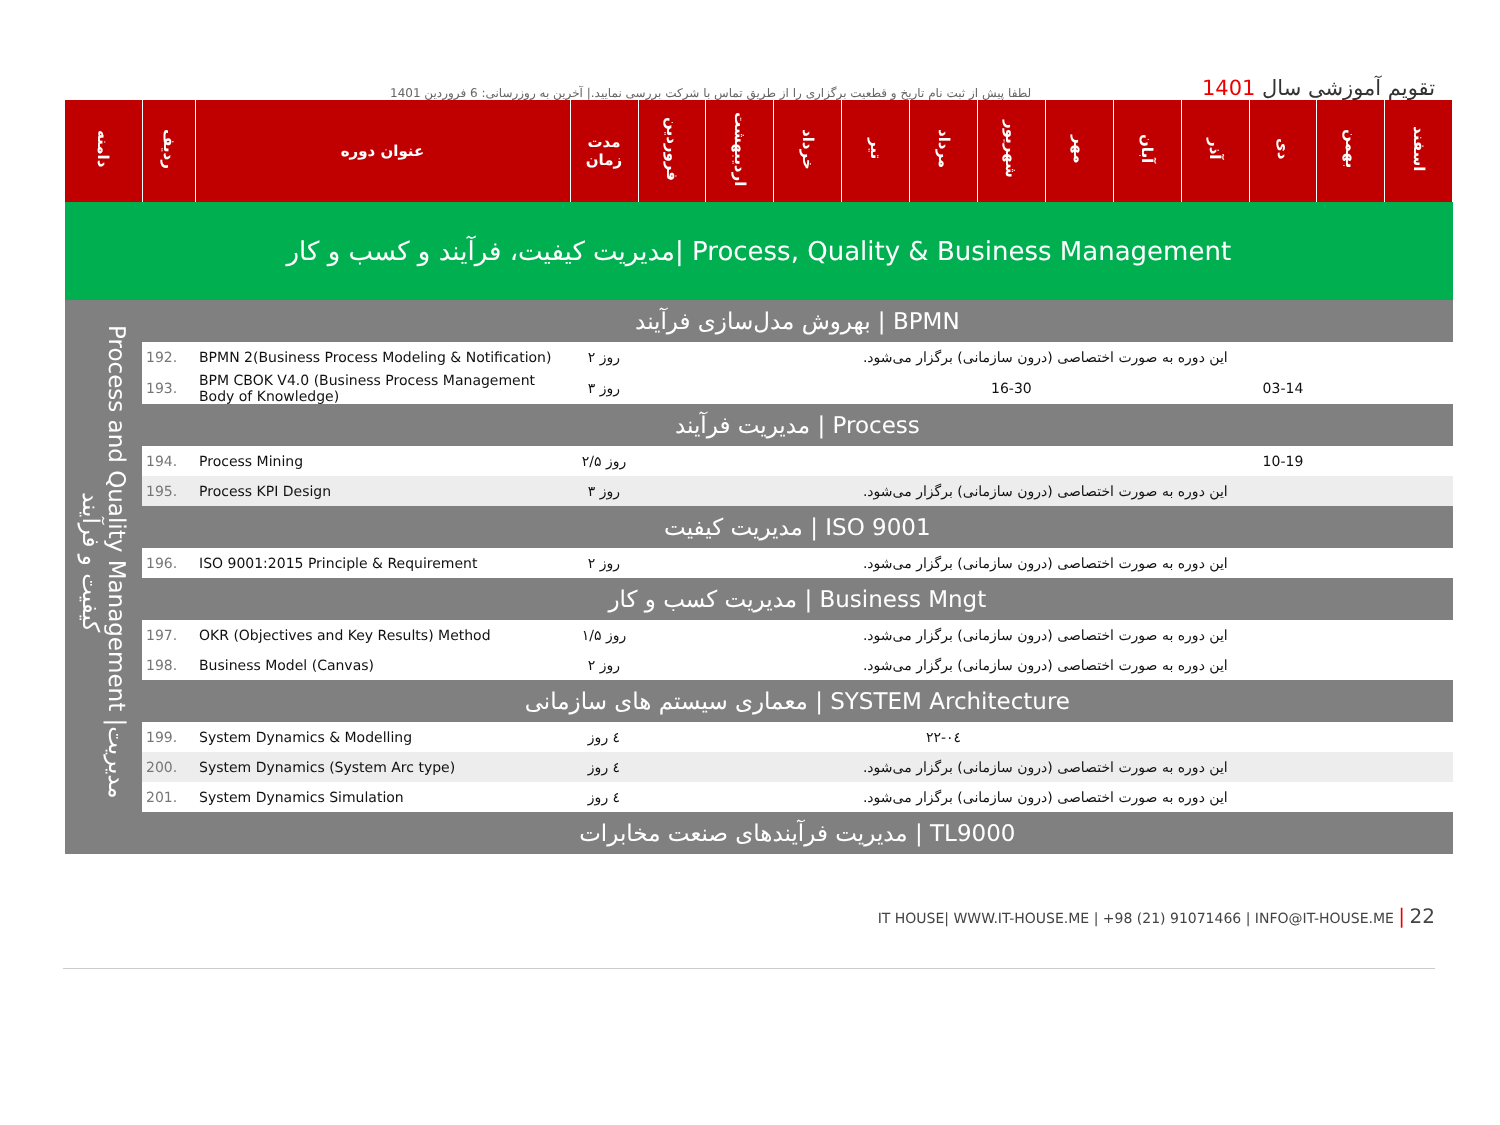لطفا پیش از ثبت نام تاریخ و قطعیت برگزاری را از طریق تماس با شرکت بررسی نمایید.| آخرین به روزرسانی: 6 فروردین 1401
تقویم آموزشی سال 1401
| دامنه | ردیف | عنوان دوره | مدت زمان | فروردین | اردیبهشت | خرداد | تیر | مرداد | شهریور | مهر | آبان | آذر | دی | بهمن | اسفند |
| --- | --- | --- | --- | --- | --- | --- | --- | --- | --- | --- | --- | --- | --- | --- | --- |
| مدیریت کیفیت، فرآیند و کسب و کار/ Process, Quality & Business Management | | | | | | | | | | | | | | | |
| Process and Quality Management /مدیریت کیفیت و فرآیند | بهروش مدل‌سازی فرآیند / BPMN | | | | | | | | | | | | | | |
| | 192. | BPMN 2(Business Process Modeling & Notification) | ۲ روز | این دوره به صورت اختصاصی (درون سازمانی) برگزار می‌شود. | | | | | | | | | | | |
| | 193. | BPM CBOK V4.0 (Business Process Management Body of Knowledge) | ۳ روز | | | | | | 16-30 | | | | 03-14 | | |
| | مدیریت فرآیند / Process | | | | | | | | | | | | | | |
| | 194. | Process Mining | ۲/۵ روز | | | | | | | | | | 10-19 | | |
| | 195. | Process KPI Design | ۳ روز | این دوره به صورت اختصاصی (درون سازمانی) برگزار می‌شود. | | | | | | | | | | | |
| | مدیریت کیفیت / ISO 9001 | | | | | | | | | | | | | | |
| | 196. | ISO 9001:2015 Principle & Requirement | ۲ روز | این دوره به صورت اختصاصی (درون سازمانی) برگزار می‌شود. | | | | | | | | | | | |
| | مدیریت کسب و کار / Business Mngt | | | | | | | | | | | | | | |
| | 197. | OKR (Objectives and Key Results) Method | ۱/۵ روز | این دوره به صورت اختصاصی (درون سازمانی) برگزار می‌شود. | | | | | | | | | | | |
| | 198. | Business Model (Canvas) | ۲ روز | این دوره به صورت اختصاصی (درون سازمانی) برگزار می‌شود. | | | | | | | | | | | |
| | معماری سیستم های سازمانی / SYSTEM Architecture | | | | | | | | | | | | | | |
| | 199. | System Dynamics & Modelling | ٤ روز | | | | | ٠٤-٢٢ | | | | | | | |
| | 200. | System Dynamics (System Arc type) | ٤ روز | این دوره به صورت اختصاصی (درون سازمانی) برگزار می‌شود. | | | | | | | | | | | |
| | 201. | System Dynamics Simulation | ٤ روز | این دوره به صورت اختصاصی (درون سازمانی) برگزار می‌شود. | | | | | | | | | | | |
| | مدیریت فرآیندهای صنعت مخابرات / TL9000 | | | | | | | | | | | | | | |
IT HOUSE| WWW.IT-HOUSE.ME | +98 (21) 91071466 | INFO@IT-HOUSE.ME | 22